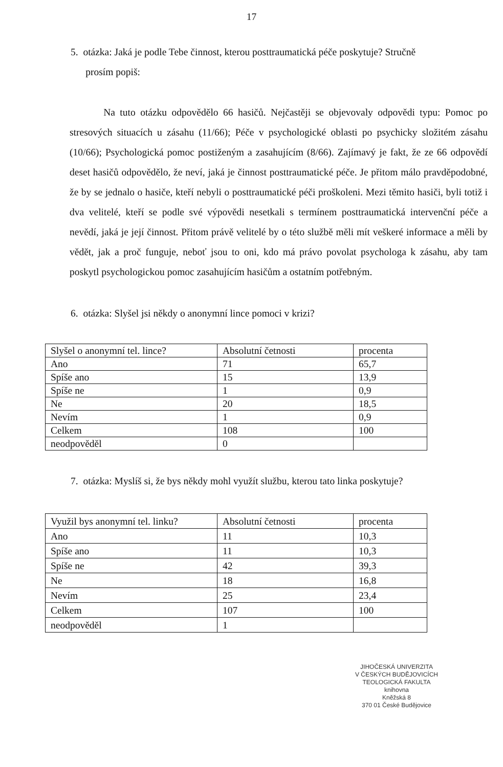17
5. otázka: Jaká je podle Tebe činnost, kterou posttraumatická péče poskytuje? Stručně
prosím popiš:
Na tuto otázku odpovědělo 66 hasičů. Nejčastěji se objevovaly odpovědi typu: Pomoc po stresových situacích u zásahu (11/66); Péče v psychologické oblasti po psychicky složitém zásahu (10/66); Psychologická pomoc postiženým a zasahujícím (8/66). Zajímavý je fakt, že ze 66 odpovědí deset hasičů odpovědělo, že neví, jaká je činnost posttraumatické péče. Je přitom málo pravděpodobné, že by se jednalo o hasiče, kteří nebyli o posttraumatické péči proškoleni. Mezi těmito hasiči, byli totiž i dva velitelé, kteří se podle své výpovědi nesetkali s termínem posttraumatická intervenční péče a nevědí, jaká je její činnost. Přitom právě velitelé by o této službě měli mít veškeré informace a měli by vědět, jak a proč funguje, neboť jsou to oni, kdo má právo povolat psychologa k zásahu, aby tam poskytl psychologickou pomoc zasahujícím hasičům a ostatním potřebným.
6. otázka: Slyšel jsi někdy o anonymní lince pomoci v krizi?
| Slyšel o anonymní tel. lince? | Absolutní četnosti | procenta |
| Ano | 71 | 65,7 |
| Spíše ano | 15 | 13,9 |
| Spíše ne | 1 | 0,9 |
| Ne | 20 | 18,5 |
| Nevím | 1 | 0,9 |
| Celkem | 108 | 100 |
| neodpověděl | 0 | |
7. otázka: Myslíš si, že bys někdy mohl využít službu, kterou tato linka poskytuje?
| Využil bys anonymní tel. linku? | Absolutní četnosti | procenta |
| Ano | 11 | 10,3 |
| Spíše ano | 11 | 10,3 |
| Spíše ne | 42 | 39,3 |
| Ne | 18 | 16,8 |
| Nevím | 25 | 23,4 |
| Celkem | 107 | 100 |
| neodpověděl | 1 | |
JIHOČESKÁ UNIVERZITA
V ČESKÝCH BUDĚJOVICÍCH
TEOLOGICKÁ FAKULTA
knihovna
Kněžská 8
370 01 České Budějovice